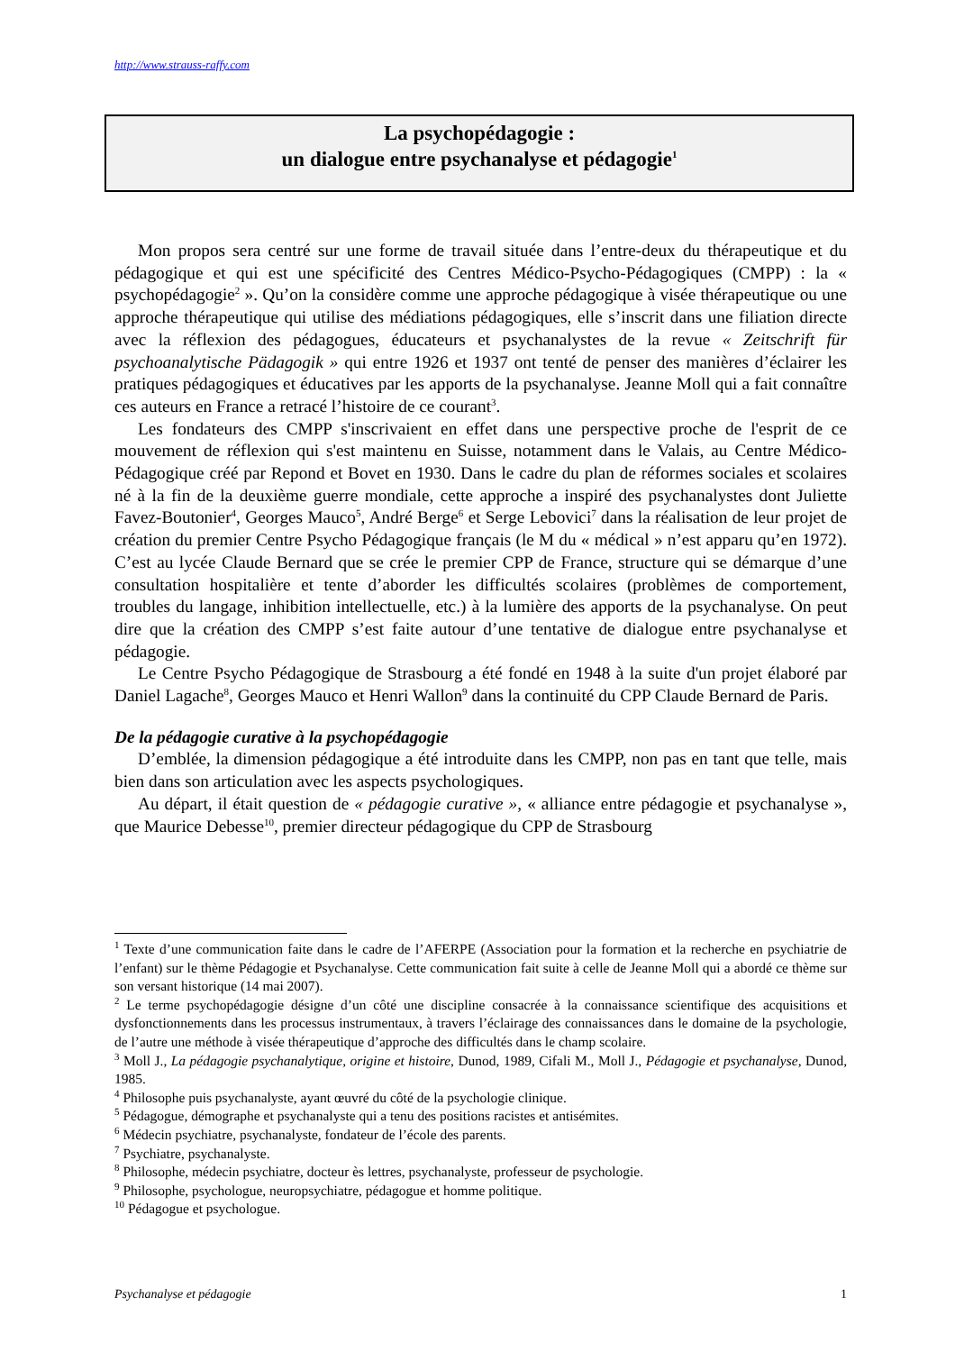http://www.strauss-raffy.com
La psychopédagogie :
un dialogue entre psychanalyse et pédagogie<sup>1</sup>
Mon propos sera centré sur une forme de travail située dans l’entre-deux du thérapeutique et du pédagogique et qui est une spécificité des Centres Médico-Psycho-Pédagogiques (CMPP) : la « psychopédagogie<sup>2</sup> ». Qu’on la considère comme une approche pédagogique à visée thérapeutique ou une approche thérapeutique qui utilise des médiations pédagogiques, elle s’inscrit dans une filiation directe avec la réflexion des pédagogues, éducateurs et psychanalystes de la revue « Zeitschrift für psychoanalytische Pädagogik » qui entre 1926 et 1937 ont tenté de penser des manières d’éclairer les pratiques pédagogiques et éducatives par les apports de la psychanalyse. Jeanne Moll qui a fait connaître ces auteurs en France a retracé l’histoire de ce courant<sup>3</sup>.
Les fondateurs des CMPP s'inscrivaient en effet dans une perspective proche de l'esprit de ce mouvement de réflexion qui s'est maintenu en Suisse, notamment dans le Valais, au Centre Médico-Pédagogique créé par Repond et Bovet en 1930. Dans le cadre du plan de réformes sociales et scolaires né à la fin de la deuxième guerre mondiale, cette approche a inspiré des psychanalystes dont Juliette Favez-Boutonier<sup>4</sup>, Georges Mauco<sup>5</sup>, André Berge<sup>6</sup> et Serge Lebovici<sup>7</sup> dans la réalisation de leur projet de création du premier Centre Psycho Pédagogique français (le M du « médical » n’est apparu qu’en 1972). C’est au lycée Claude Bernard que se crée le premier CPP de France, structure qui se démarque d’une consultation hospitalière et tente d’aborder les difficultés scolaires (problèmes de comportement, troubles du langage, inhibition intellectuelle, etc.) à la lumière des apports de la psychanalyse. On peut dire que la création des CMPP s’est faite autour d’une tentative de dialogue entre psychanalyse et pédagogie.
Le Centre Psycho Pédagogique de Strasbourg a été fondé en 1948 à la suite d'un projet élaboré par Daniel Lagache<sup>8</sup>, Georges Mauco et Henri Wallon<sup>9</sup> dans la continuité du CPP Claude Bernard de Paris.
De la pédagogie curative à la psychopédagogie
D’emblée, la dimension pédagogique a été introduite dans les CMPP, non pas en tant que telle, mais bien dans son articulation avec les aspects psychologiques.
Au départ, il était question de « pédagogie curative », « alliance entre pédagogie et psychanalyse », que Maurice Debesse<sup>10</sup>, premier directeur pédagogique du CPP de Strasbourg
<sup>1</sup> Texte d’une communication faite dans le cadre de l’AFERPE (Association pour la formation et la recherche en psychiatrie de l’enfant) sur le thème Pédagogie et Psychanalyse. Cette communication fait suite à celle de Jeanne Moll qui a abordé ce thème sur son versant historique (14 mai 2007).
<sup>2</sup> Le terme psychopédagogie désigne d’un côté une discipline consacrée à la connaissance scientifique des acquisitions et dysfonctionnements dans les processus instrumentaux, à travers l’éclairage des connaissances dans le domaine de la psychologie, de l’autre une méthode à visée thérapeutique d’approche des difficultés dans le champ scolaire.
<sup>3</sup> Moll J., La pédagogie psychanalytique, origine et histoire, Dunod, 1989, Cifali M., Moll J., Pédagogie et psychanalyse, Dunod, 1985.
<sup>4</sup> Philosophe puis psychanalyste, ayant œuvré du côté de la psychologie clinique.
<sup>5</sup> Pédagogue, démographe et psychanalyste qui a tenu des positions racistes et antisémites.
<sup>6</sup> Médecin psychiatre, psychanalyste, fondateur de l’école des parents.
<sup>7</sup> Psychiatre, psychanalyste.
<sup>8</sup> Philosophe, médecin psychiatre, docteur ès lettres, psychanalyste, professeur de psychologie.
<sup>9</sup> Philosophe, psychologue, neuropsychiatre, pédagogue et homme politique.
<sup>10</sup> Pédagogue et psychologue.
Psychanalyse et pédagogie 1